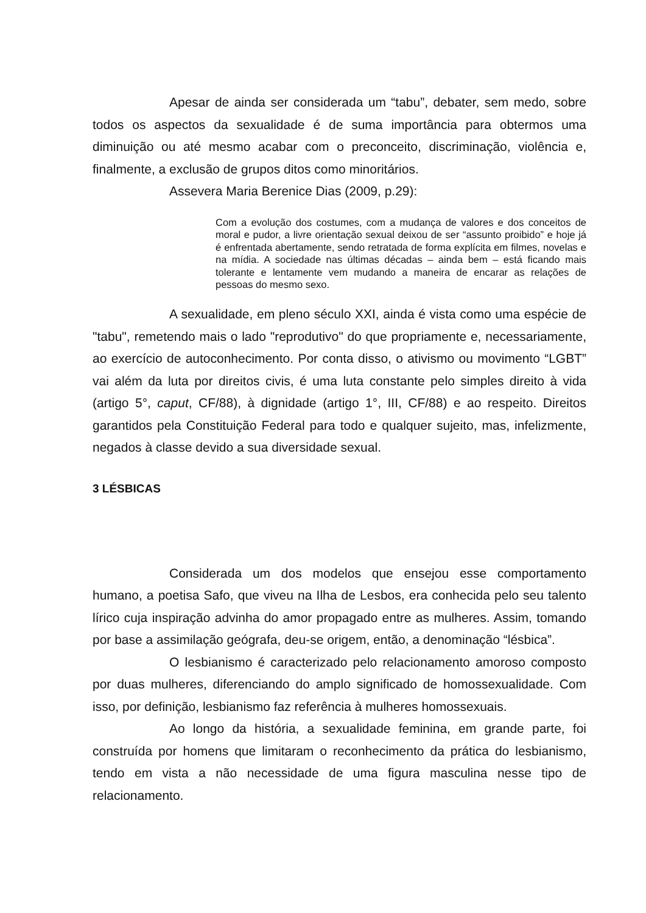Apesar de ainda ser considerada um “tabu”, debater, sem medo, sobre todos os aspectos da sexualidade é de suma importância para obtermos uma diminuição ou até mesmo acabar com o preconceito, discriminação, violência e, finalmente, a exclusão de grupos ditos como minoritários.
Assevera Maria Berenice Dias (2009, p.29):
Com a evolução dos costumes, com a mudança de valores e dos conceitos de moral e pudor, a livre orientação sexual deixou de ser “assunto proibido” e hoje já é enfrentada abertamente, sendo retratada de forma explícita em filmes, novelas e na mídia. A sociedade nas últimas décadas – ainda bem – está ficando mais tolerante e lentamente vem mudando a maneira de encarar as relações de pessoas do mesmo sexo.
A sexualidade, em pleno século XXI, ainda é vista como uma espécie de "tabu", remetendo mais o lado "reprodutivo" do que propriamente e, necessariamente, ao exercício de autoconhecimento. Por conta disso, o ativismo ou movimento “LGBT” vai além da luta por direitos civis, é uma luta constante pelo simples direito à vida (artigo 5°, caput, CF/88), à dignidade (artigo 1°, III, CF/88) e ao respeito. Direitos garantidos pela Constituição Federal para todo e qualquer sujeito, mas, infelizmente, negados à classe devido a sua diversidade sexual.
3 LÉSBICAS
Considerada um dos modelos que ensejou esse comportamento humano, a poetisa Safo, que viveu na Ilha de Lesbos, era conhecida pelo seu talento lírico cuja inspiração advinha do amor propagado entre as mulheres. Assim, tomando por base a assimilação geógrafa, deu-se origem, então, a denominação “lésbica”.
O lesbianismo é caracterizado pelo relacionamento amoroso composto por duas mulheres, diferenciando do amplo significado de homossexualidade. Com isso, por definição, lesbianismo faz referência à mulheres homossexuais.
Ao longo da história, a sexualidade feminina, em grande parte, foi construída por homens que limitaram o reconhecimento da prática do lesbianismo, tendo em vista a não necessidade de uma figura masculina nesse tipo de relacionamento.